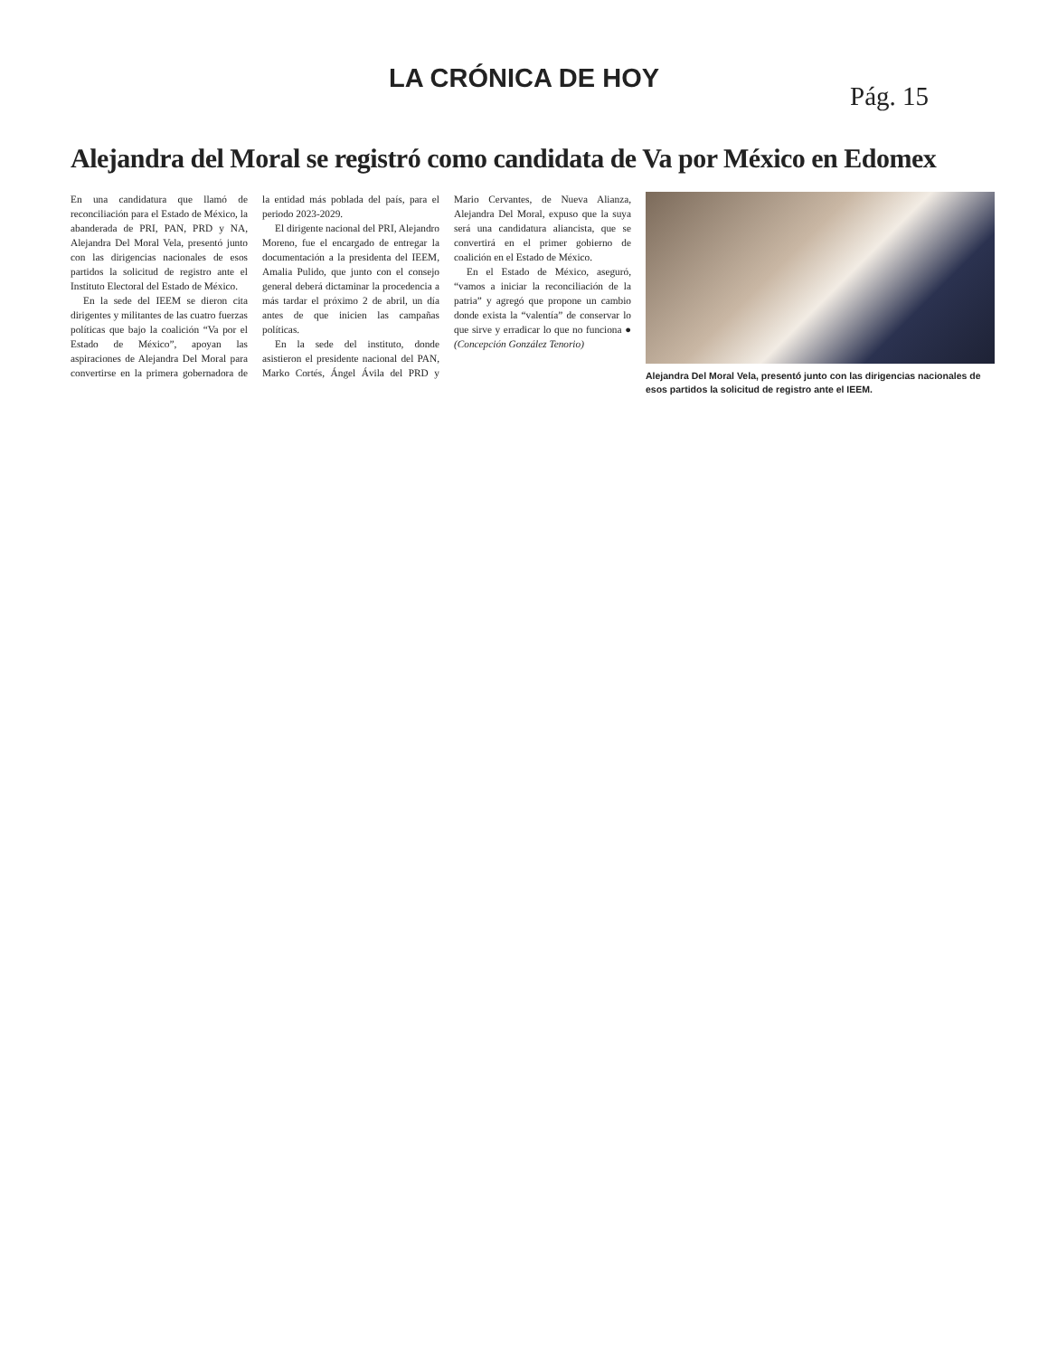LA CRÓNICA DE HOY
Pág. 15
Alejandra del Moral se registró como candidata de Va por México en Edomex
En una candidatura que llamó de reconciliación para el Estado de México, la abanderada de PRI, PAN, PRD y NA, Alejandra Del Moral Vela, presentó junto con las dirigencias nacionales de esos partidos la solicitud de registro ante el Instituto Electoral del Estado de México.
En la sede del IEEM se dieron cita dirigentes y militantes de las cuatro fuerzas políticas que bajo la coalición “Va por el Estado de México”, apoyan las aspiraciones de Alejandra Del Moral para convertirse en la primera gobernadora de la entidad más poblada del país, para el periodo 2023-2029.
El dirigente nacional del PRI, Alejandro Moreno, fue el encargado de entregar la documentación a la presidenta del IEEM, Amalia Pulido, que junto con el consejo general deberá dictaminar la procedencia a más tardar el próximo 2 de abril, un día antes de que inicien las campañas políticas.
En la sede del instituto, donde asistieron el presidente nacional del PAN, Marko Cortés, Ángel Ávila del PRD y Mario Cervantes, de Nueva Alianza, Alejandra Del Moral, expuso que la suya será una candidatura aliancista, que se convertirá en el primer gobierno de coalición en el Estado de México.
En el Estado de México, aseguró, “vamos a iniciar la reconciliación de la patria” y agregó que propone un cambio donde exista la “valentía” de conservar lo que sirve y erradicar lo que no funciona ● (Concepción González Tenorio)
Alejandra Del Moral Vela, presentó junto con las dirigencias nacionales de esos partidos la solicitud de registro ante el IEEM.